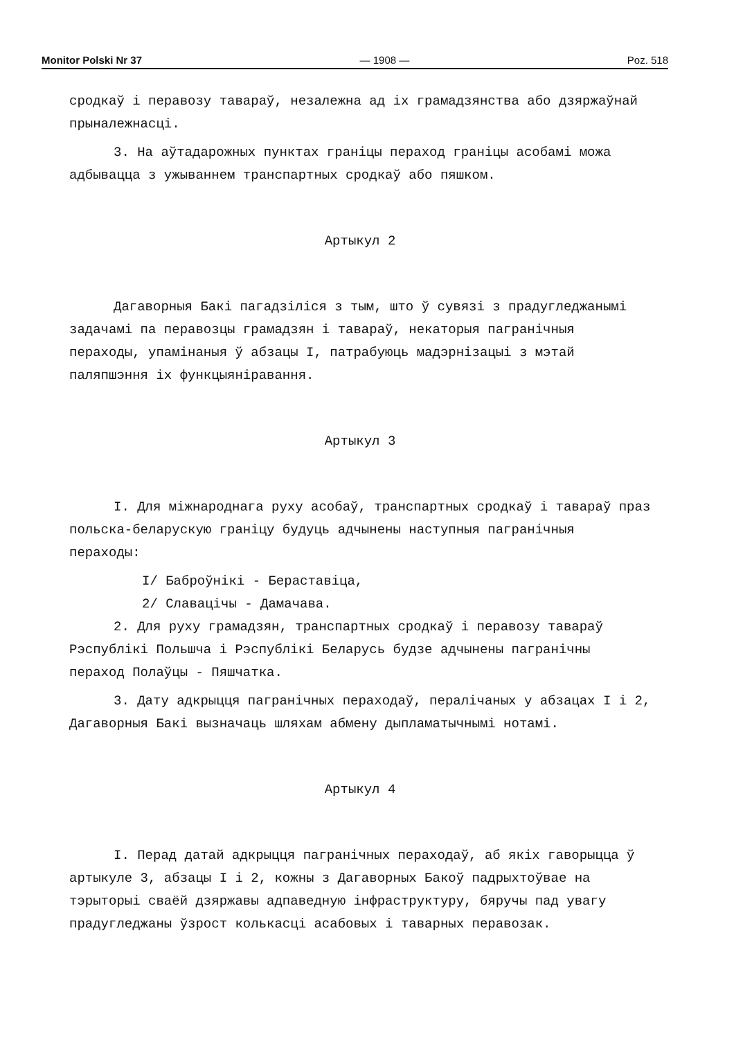Monitor Polski Nr 37 — 1908 — Poz. 518
сродкаў і перавозу тавараў, незалежна ад іх грамадзянства або дзяржаўнай прыналежнасці.
3. На аўтадарожных пунктах граніцы пераход граніцы асобамі можа адбывацца з ужываннем транспартных сродкаў або пяшком.
Артыкул 2
Дагаворныя Бакі пагадзіліся з тым, што ў сувязі з прадугледжанымі задачамі па перавозцы грамадзян і тавараў, некаторыя пагранічныя пераходы, упамінаныя ў абзацы I, патрабуюць мадэрнізацыі з мэтай паляпшэння іх функцыяніравання.
Артыкул 3
I. Для міжнароднага руху асобаў, транспартных сродкаў і тавараў праз польска-беларускую граніцу будуць адчынены наступныя пагранічныя пераходы:
I/ Баброўнікі - Бераставіца,
2/ Славацічы - Дамачава.
2. Для руху грамадзян, транспартных сродкаў і перавозу тавараў Рэспублікі Польшча і Рэспублікі Беларусь будзе адчынены пагранічны пераход Полаўцы - Пяшчатка.
3. Дату адкрыцця пагранічных пераходаў, пералічаных у абзацах I і 2, Дагаворныя Бакі вызначаць шляхам абмену дыпламатычнымі нотамі.
Артыкул 4
I. Перад датай адкрыцця пагранічных пераходаў, аб якіх гаворыцца ў артыкуле 3, абзацы I і 2, кожны з Дагаворных Бакоў падрыхтоўвае на тэрыторыі сваёй дзяржавы адпаведную інфраструктуру, бяручы пад увагу прадугледжаны ўзрост колькасці асабовых і таварных перавозак.